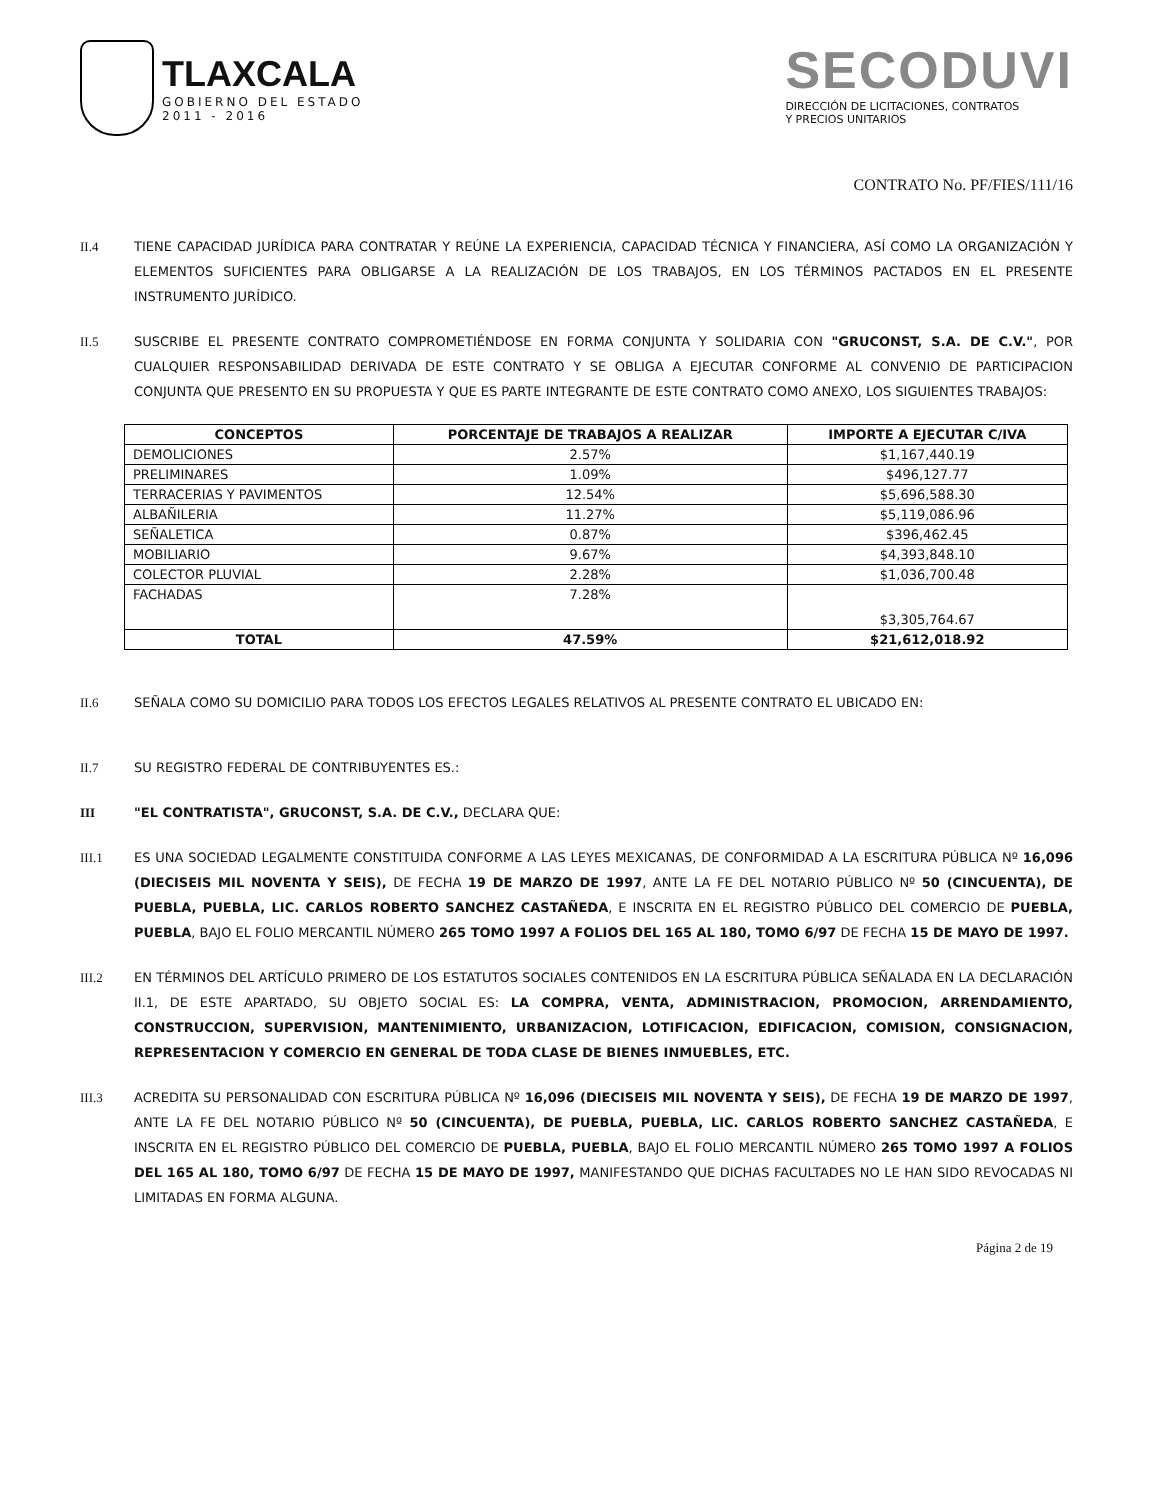TLAXCALA
GOBIERNO DEL ESTADO
2011 - 2016
SECODUVI
DIRECCIÓN DE LICITACIONES, CONTRATOS
Y PRECIOS UNITARIOS
CONTRATO No. PF/FIES/111/16
II.4 TIENE CAPACIDAD JURÍDICA PARA CONTRATAR Y REÚNE LA EXPERIENCIA, CAPACIDAD TÉCNICA Y FINANCIERA, ASÍ COMO LA ORGANIZACIÓN Y ELEMENTOS SUFICIENTES PARA OBLIGARSE A LA REALIZACIÓN DE LOS TRABAJOS, EN LOS TÉRMINOS PACTADOS EN EL PRESENTE INSTRUMENTO JURÍDICO.
II.5 SUSCRIBE EL PRESENTE CONTRATO COMPROMETIÉNDOSE EN FORMA CONJUNTA Y SOLIDARIA CON "GRUCONST, S.A. DE C.V.", POR CUALQUIER RESPONSABILIDAD DERIVADA DE ESTE CONTRATO Y SE OBLIGA A EJECUTAR CONFORME AL CONVENIO DE PARTICIPACION CONJUNTA QUE PRESENTO EN SU PROPUESTA Y QUE ES PARTE INTEGRANTE DE ESTE CONTRATO COMO ANEXO, LOS SIGUIENTES TRABAJOS:
| CONCEPTOS | PORCENTAJE DE TRABAJOS A REALIZAR | IMPORTE A EJECUTAR C/IVA |
| --- | --- | --- |
| DEMOLICIONES | 2.57% | $1,167,440.19 |
| PRELIMINARES | 1.09% | $496,127.77 |
| TERRACERIAS Y PAVIMENTOS | 12.54% | $5,696,588.30 |
| ALBAÑILERIA | 11.27% | $5,119,086.96 |
| SEÑALETICA | 0.87% | $396,462.45 |
| MOBILIARIO | 9.67% | $4,393,848.10 |
| COLECTOR PLUVIAL | 2.28% | $1,036,700.48 |
| FACHADAS | 7.28% | $3,305,764.67 |
| TOTAL | 47.59% | $21,612,018.92 |
II.6 SEÑALA COMO SU DOMICILIO PARA TODOS LOS EFECTOS LEGALES RELATIVOS AL PRESENTE CONTRATO EL UBICADO EN:
II.7 SU REGISTRO FEDERAL DE CONTRIBUYENTES ES.:
III "EL CONTRATISTA", GRUCONST, S.A. DE C.V., DECLARA QUE:
III.1 ES UNA SOCIEDAD LEGALMENTE CONSTITUIDA CONFORME A LAS LEYES MEXICANAS, DE CONFORMIDAD A LA ESCRITURA PÚBLICA Nº 16,096 (DIECISEIS MIL NOVENTA Y SEIS), DE FECHA 19 DE MARZO DE 1997, ANTE LA FE DEL NOTARIO PÚBLICO Nº 50 (CINCUENTA), DE PUEBLA, PUEBLA, LIC. CARLOS ROBERTO SANCHEZ CASTAÑEDA, E INSCRITA EN EL REGISTRO PÚBLICO DEL COMERCIO DE PUEBLA, PUEBLA, BAJO EL FOLIO MERCANTIL NÚMERO 265 TOMO 1997 A FOLIOS DEL 165 AL 180, TOMO 6/97 DE FECHA 15 DE MAYO DE 1997.
III.2 EN TÉRMINOS DEL ARTÍCULO PRIMERO DE LOS ESTATUTOS SOCIALES CONTENIDOS EN LA ESCRITURA PÚBLICA SEÑALADA EN LA DECLARACIÓN II.1, DE ESTE APARTADO, SU OBJETO SOCIAL ES: LA COMPRA, VENTA, ADMINISTRACION, PROMOCION, ARRENDAMIENTO, CONSTRUCCION, SUPERVISION, MANTENIMIENTO, URBANIZACION, LOTIFICACION, EDIFICACION, COMISION, CONSIGNACION, REPRESENTACION Y COMERCIO EN GENERAL DE TODA CLASE DE BIENES INMUEBLES, ETC.
III.3 ACREDITA SU PERSONALIDAD CON ESCRITURA PÚBLICA Nº 16,096 (DIECISEIS MIL NOVENTA Y SEIS), DE FECHA 19 DE MARZO DE 1997, ANTE LA FE DEL NOTARIO PÚBLICO Nº 50 (CINCUENTA), DE PUEBLA, PUEBLA, LIC. CARLOS ROBERTO SANCHEZ CASTAÑEDA, E INSCRITA EN EL REGISTRO PÚBLICO DEL COMERCIO DE PUEBLA, PUEBLA, BAJO EL FOLIO MERCANTIL NÚMERO 265 TOMO 1997 A FOLIOS DEL 165 AL 180, TOMO 6/97 DE FECHA 15 DE MAYO DE 1997, MANIFESTANDO QUE DICHAS FACULTADES NO LE HAN SIDO REVOCADAS NI LIMITADAS EN FORMA ALGUNA.
Página 2 de 19